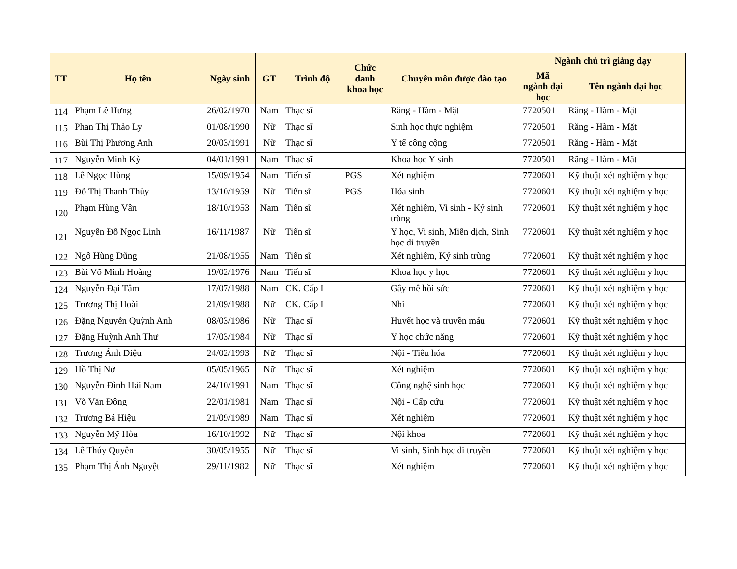| TT | Họ tên | Ngày sinh | GT | Trình độ | Chức danh khoa học | Chuyên môn được đào tạo | Ngành chủ trì giảng dạy | |
| --- | --- | --- | --- | --- | --- | --- | --- | --- |
| | | | | | | | Mã ngành đại học | Tên ngành đại học |
| 114 | Phạm Lê Hưng | 26/02/1970 | Nam | Thạc sĩ | | Răng - Hàm - Mặt | 7720501 | Răng - Hàm - Mặt |
| 115 | Phan Thị Thảo Ly | 01/08/1990 | Nữ | Thạc sĩ | | Sinh học thực nghiệm | 7720501 | Răng - Hàm - Mặt |
| 116 | Bùi Thị Phương Anh | 20/03/1991 | Nữ | Thạc sĩ | | Y tế công cộng | 7720501 | Răng - Hàm - Mặt |
| 117 | Nguyễn Minh Kỳ | 04/01/1991 | Nam | Thạc sĩ | | Khoa học Y sinh | 7720501 | Răng - Hàm - Mặt |
| 118 | Lê Ngọc Hùng | 15/09/1954 | Nam | Tiến sĩ | PGS | Xét nghiệm | 7720601 | Kỹ thuật xét nghiệm y học |
| 119 | Đỗ Thị Thanh Thủy | 13/10/1959 | Nữ | Tiến sĩ | PGS | Hóa sinh | 7720601 | Kỹ thuật xét nghiệm y học |
| 120 | Phạm Hùng Vân | 18/10/1953 | Nam | Tiến sĩ | | Xét nghiệm, Vi sinh - Ký sinh trùng | 7720601 | Kỹ thuật xét nghiệm y học |
| 121 | Nguyễn Đỗ Ngọc Linh | 16/11/1987 | Nữ | Tiến sĩ | | Y học, Vi sinh, Miễn dịch, Sinh học di truyền | 7720601 | Kỹ thuật xét nghiệm y học |
| 122 | Ngô Hùng Dũng | 21/08/1955 | Nam | Tiến sĩ | | Xét nghiệm, Ký sinh trùng | 7720601 | Kỹ thuật xét nghiệm y học |
| 123 | Bùi Võ Minh Hoàng | 19/02/1976 | Nam | Tiến sĩ | | Khoa học y học | 7720601 | Kỹ thuật xét nghiệm y học |
| 124 | Nguyễn Đại Tâm | 17/07/1988 | Nam | CK. Cấp I | | Gây mê hồi sức | 7720601 | Kỹ thuật xét nghiệm y học |
| 125 | Trương Thị Hoài | 21/09/1988 | Nữ | CK. Cấp I | | Nhi | 7720601 | Kỹ thuật xét nghiệm y học |
| 126 | Đặng Nguyễn Quỳnh Anh | 08/03/1986 | Nữ | Thạc sĩ | | Huyết học và truyền máu | 7720601 | Kỹ thuật xét nghiệm y học |
| 127 | Đặng Huỳnh Anh Thư | 17/03/1984 | Nữ | Thạc sĩ | | Y học chức năng | 7720601 | Kỹ thuật xét nghiệm y học |
| 128 | Trương Ánh Diệu | 24/02/1993 | Nữ | Thạc sĩ | | Nội - Tiêu hóa | 7720601 | Kỹ thuật xét nghiệm y học |
| 129 | Hồ Thị Nở | 05/05/1965 | Nữ | Thạc sĩ | | Xét nghiệm | 7720601 | Kỹ thuật xét nghiệm y học |
| 130 | Nguyễn Đình Hải Nam | 24/10/1991 | Nam | Thạc sĩ | | Công nghệ sinh học | 7720601 | Kỹ thuật xét nghiệm y học |
| 131 | Võ Văn Đông | 22/01/1981 | Nam | Thạc sĩ | | Nội - Cấp cứu | 7720601 | Kỹ thuật xét nghiệm y học |
| 132 | Trương Bá Hiệu | 21/09/1989 | Nam | Thạc sĩ | | Xét nghiệm | 7720601 | Kỹ thuật xét nghiệm y học |
| 133 | Nguyễn Mỹ Hòa | 16/10/1992 | Nữ | Thạc sĩ | | Nội khoa | 7720601 | Kỹ thuật xét nghiệm y học |
| 134 | Lê Thúy Quyên | 30/05/1955 | Nữ | Thạc sĩ | | Vi sinh, Sinh học di truyền | 7720601 | Kỹ thuật xét nghiệm y học |
| 135 | Phạm Thị Ánh Nguyệt | 29/11/1982 | Nữ | Thạc sĩ | | Xét nghiệm | 7720601 | Kỹ thuật xét nghiệm y học |